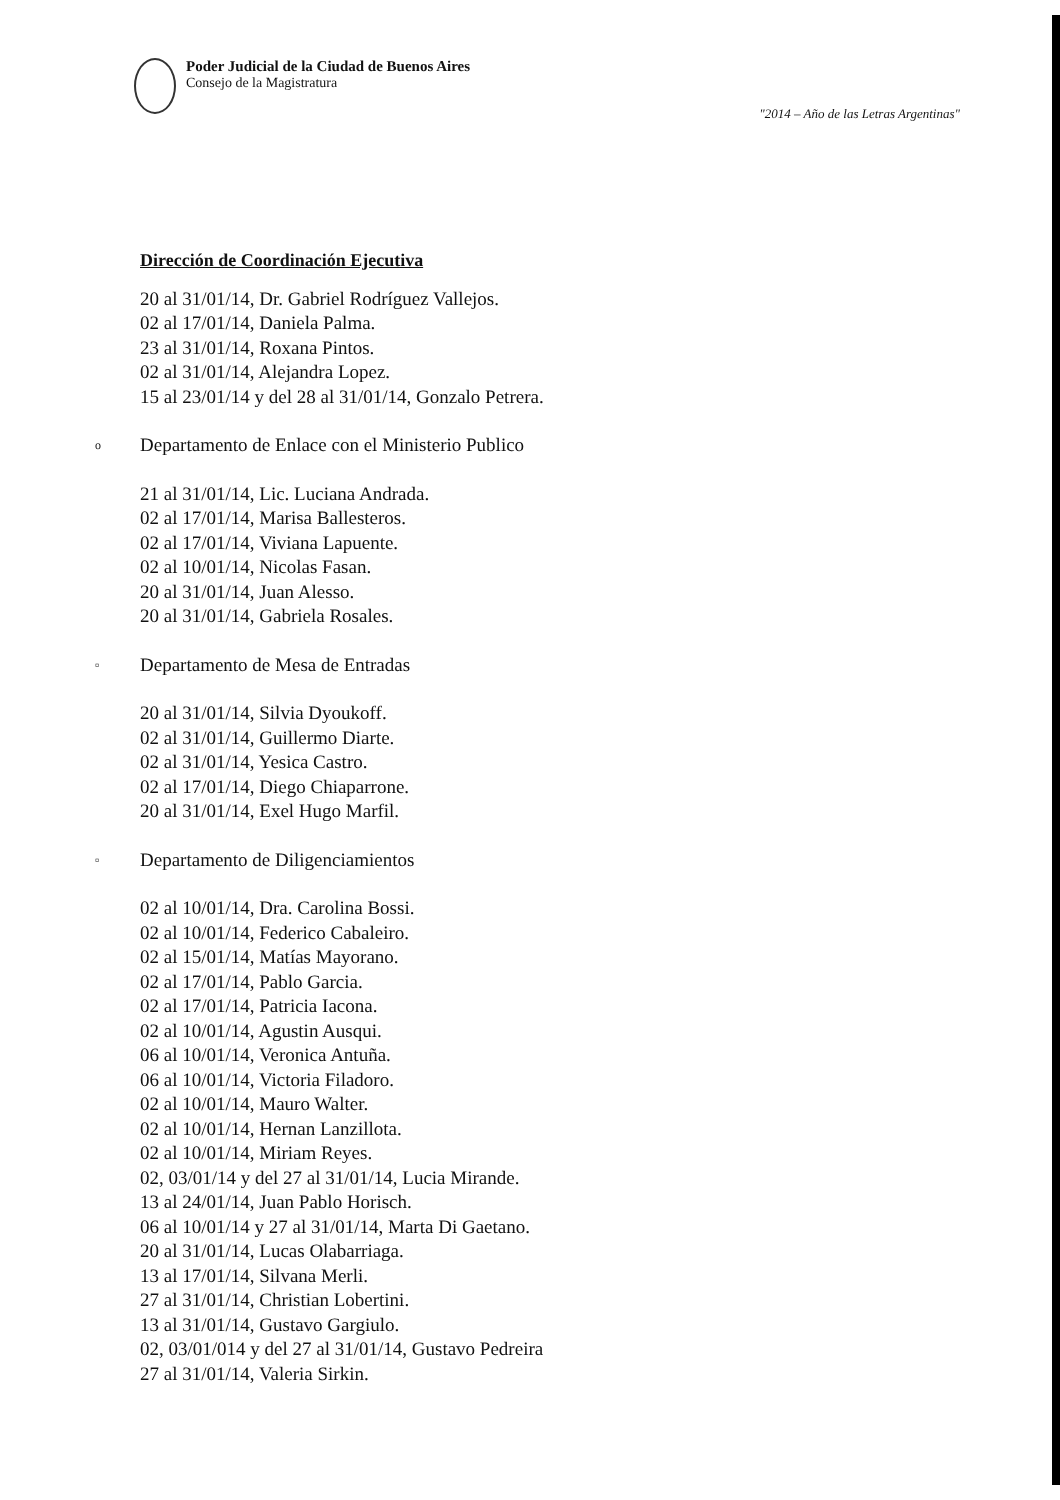Poder Judicial de la Ciudad de Buenos Aires
Consejo de la Magistratura
"2014 – Año de las Letras Argentinas"
Dirección de Coordinación Ejecutiva
20 al 31/01/14, Dr. Gabriel Rodríguez Vallejos.
02 al 17/01/14, Daniela Palma.
23 al 31/01/14, Roxana Pintos.
02 al 31/01/14, Alejandra Lopez.
15 al 23/01/14 y del 28 al 31/01/14, Gonzalo Petrera.
o Departamento de Enlace con el Ministerio Publico
21 al 31/01/14, Lic. Luciana Andrada.
02 al 17/01/14, Marisa Ballesteros.
02 al 17/01/14, Viviana Lapuente.
02 al 10/01/14, Nicolas Fasan.
20 al 31/01/14, Juan Alesso.
20 al 31/01/14, Gabriela Rosales.
▫ Departamento de Mesa de Entradas
20 al 31/01/14, Silvia Dyoukoff.
02 al 31/01/14, Guillermo Diarte.
02 al 31/01/14, Yesica Castro.
02 al 17/01/14, Diego Chiaparrone.
20 al 31/01/14, Exel Hugo Marfil.
▫ Departamento de Diligenciamientos
02 al 10/01/14, Dra. Carolina Bossi.
02 al 10/01/14, Federico Cabaleiro.
02 al 15/01/14, Matías Mayorano.
02 al 17/01/14, Pablo Garcia.
02 al 17/01/14, Patricia Iacona.
02 al 10/01/14, Agustin Ausqui.
06 al 10/01/14, Veronica Antuña.
06 al 10/01/14, Victoria Filadoro.
02 al 10/01/14, Mauro Walter.
02 al 10/01/14, Hernan Lanzillota.
02 al 10/01/14, Miriam Reyes.
02, 03/01/14 y del 27 al 31/01/14, Lucia Mirande.
13 al 24/01/14, Juan Pablo Horisch.
06 al 10/01/14 y 27 al 31/01/14, Marta Di Gaetano.
20 al 31/01/14, Lucas Olabarriaga.
13 al 17/01/14, Silvana Merli.
27 al 31/01/14, Christian Lobertini.
13 al 31/01/14, Gustavo Gargiulo.
02, 03/01/014 y del 27 al 31/01/14, Gustavo Pedreira
27 al 31/01/14, Valeria Sirkin.